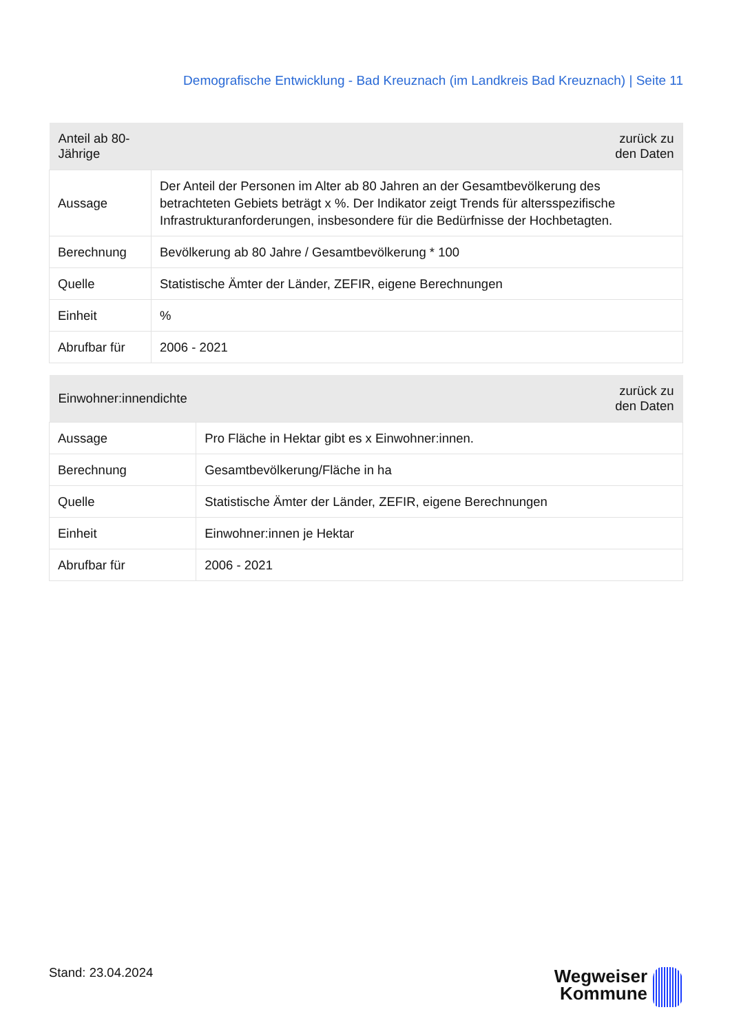Demografische Entwicklung - Bad Kreuznach (im Landkreis Bad Kreuznach) | Seite 11
| Anteil ab 80-Jährige | zurück zu den Daten |
| --- | --- |
| Aussage | Der Anteil der Personen im Alter ab 80 Jahren an der Gesamtbevölkerung des betrachteten Gebiets beträgt x %. Der Indikator zeigt Trends für altersspezifische Infrastrukturanforderungen, insbesondere für die Bedürfnisse der Hochbetagten. |
| Berechnung | Bevölkerung ab 80 Jahre / Gesamtbevölkerung * 100 |
| Quelle | Statistische Ämter der Länder, ZEFIR, eigene Berechnungen |
| Einheit | % |
| Abrufbar für | 2006 - 2021 |
| Einwohner:innendichte | zurück zu den Daten |
| --- | --- |
| Aussage | Pro Fläche in Hektar gibt es x Einwohner:innen. |
| Berechnung | Gesamtbevölkerung/Fläche in ha |
| Quelle | Statistische Ämter der Länder, ZEFIR, eigene Berechnungen |
| Einheit | Einwohner:innen je Hektar |
| Abrufbar für | 2006 - 2021 |
Stand: 23.04.2024
Wegweiser
Kommune